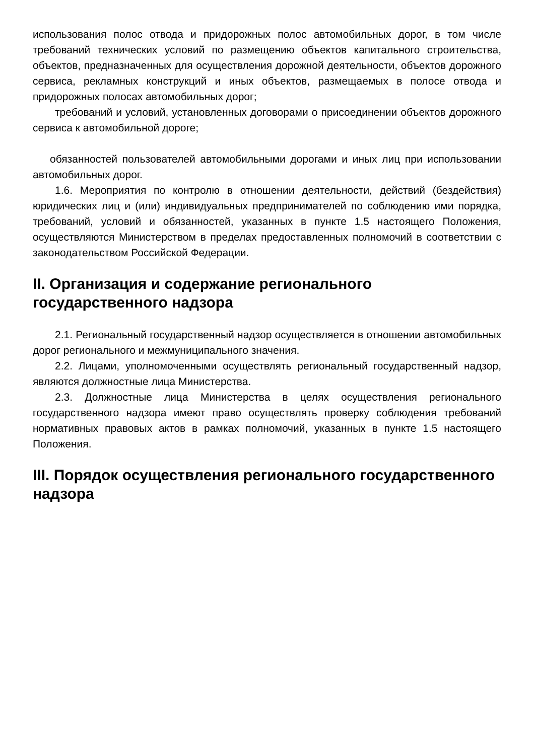использования полос отвода и придорожных полос автомобильных дорог, в том числе требований технических условий по размещению объектов капитального строительства, объектов, предназначенных для осуществления дорожной деятельности, объектов дорожного сервиса, рекламных конструкций и иных объектов, размещаемых в полосе отвода и придорожных полосах автомобильных дорог;
требований и условий, установленных договорами о присоединении объектов дорожного сервиса к автомобильной дороге;
обязанностей пользователей автомобильными дорогами и иных лиц при использовании автомобильных дорог.
1.6. Мероприятия по контролю в отношении деятельности, действий (бездействия) юридических лиц и (или) индивидуальных предпринимателей по соблюдению ими порядка, требований, условий и обязанностей, указанных в пункте 1.5 настоящего Положения, осуществляются Министерством в пределах предоставленных полномочий в соответствии с законодательством Российской Федерации.
II. Организация и содержание регионального государственного надзора
2.1. Региональный государственный надзор осуществляется в отношении автомобильных дорог регионального и межмуниципального значения.
2.2. Лицами, уполномоченными осуществлять региональный государственный надзор, являются должностные лица Министерства.
2.3. Должностные лица Министерства в целях осуществления регионального государственного надзора имеют право осуществлять проверку соблюдения требований нормативных правовых актов в рамках полномочий, указанных в пункте 1.5 настоящего Положения.
III. Порядок осуществления регионального государственного надзора